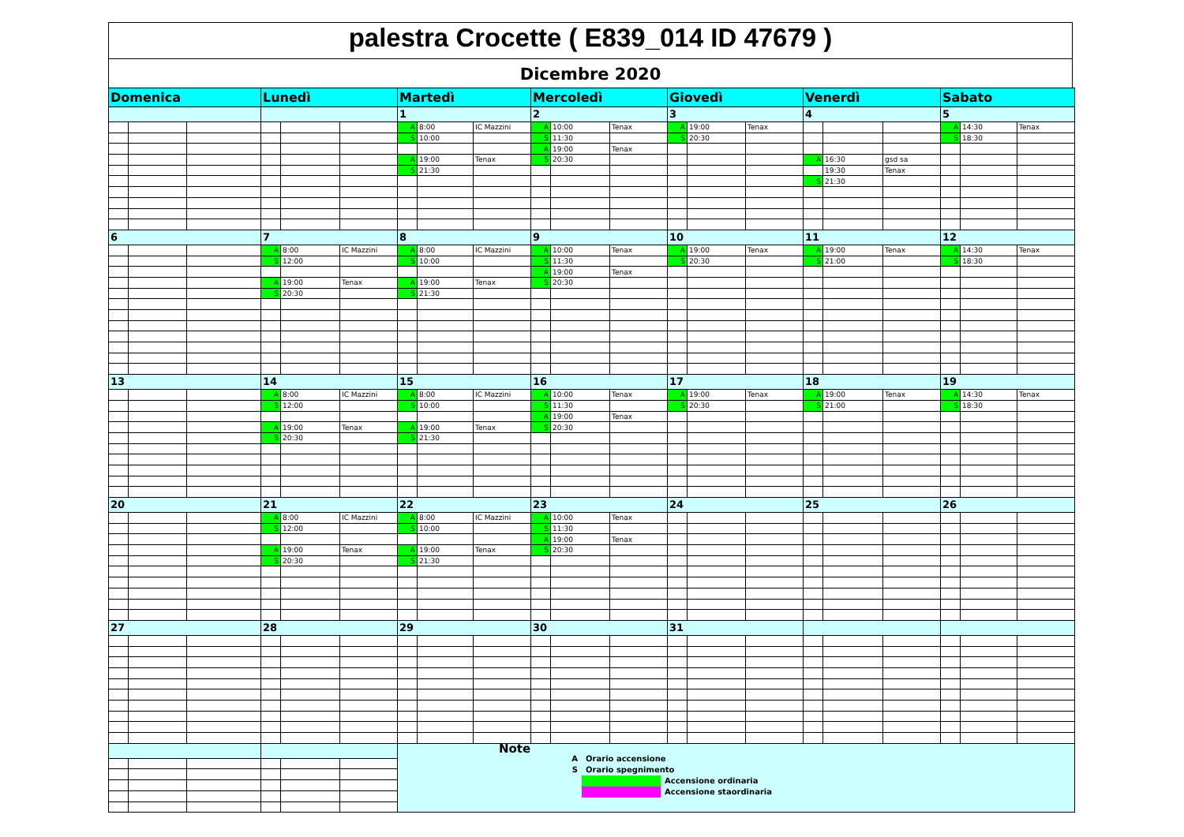palestra Crocette ( E839_014 ID 47679 )
Dicembre 2020
| Domenica | | | Lunedì | | | Martedì | | | Mercoledì | | | Giovedì | | | Venerdì | | | Sabato | | |
| --- | --- | --- | --- | --- | --- | --- | --- | --- | --- | --- | --- | --- | --- | --- | --- | --- | --- | --- | --- | --- |
| | | | | | | 1 | | | 2 | | | 3 | | | 4 | | | 5 | | |
| | | | | | | A | 8:00 | IC Mazzini | A | 10:00 | Tenax | A | 19:00 | Tenax | | | | A | 14:30 | Tenax |
| | | | | | | S | 10:00 | | S | 11:30 | | S | 20:30 | | | | | S | 18:30 | |
| | | | | | | | | | A | 19:00 | Tenax | | | | | | | | | |
| | | | | | | A | 19:00 | Tenax | S | 20:30 | | | | | A | 16:30 | gsd sa | | | |
| | | | | | | S | 21:30 | | | | | | | | | 19:30 | Tenax | | | |
| | | | | | | | | | | | | | | | S | 21:30 | | | | |
| 6 | | | 7 | | | 8 | | | 9 | | | 10 | | | 11 | | | 12 | | |
| | | | A | 8:00 | IC Mazzini | A | 8:00 | IC Mazzini | A | 10:00 | Tenax | A | 19:00 | Tenax | A | 19:00 | Tenax | A | 14:30 | Tenax |
| | | | S | 12:00 | | S | 10:00 | | S | 11:30 | | S | 20:30 | | S | 21:00 | | S | 18:30 | |
| | | | | | | | | | A | 19:00 | Tenax | | | | | | | | | |
| | | | A | 19:00 | Tenax | A | 19:00 | Tenax | S | 20:30 | | | | | | | | | | |
| | | | S | 20:30 | | S | 21:30 | | | | | | | | | | | | | |
| 13 | | | 14 | | | 15 | | | 16 | | | 17 | | | 18 | | | 19 | | |
| | | | A | 8:00 | IC Mazzini | A | 8:00 | IC Mazzini | A | 10:00 | Tenax | A | 19:00 | Tenax | A | 19:00 | Tenax | A | 14:30 | Tenax |
| | | | S | 12:00 | | S | 10:00 | | S | 11:30 | | S | 20:30 | | S | 21:00 | | S | 18:30 | |
| | | | | | | | | | A | 19:00 | Tenax | | | | | | | | | |
| | | | A | 19:00 | Tenax | A | 19:00 | Tenax | S | 20:30 | | | | | | | | | | |
| | | | S | 20:30 | | S | 21:30 | | | | | | | | | | | | | |
| 20 | | | 21 | | | 22 | | | 23 | | | 24 | | | 25 | | | 26 | | |
| | | | A | 8:00 | IC Mazzini | A | 8:00 | IC Mazzini | A | 10:00 | Tenax | | | | | | | | | |
| | | | S | 12:00 | | S | 10:00 | | S | 11:30 | | | | | | | | | | |
| | | | | | | | | | A | 19:00 | Tenax | | | | | | | | | |
| | | | A | 19:00 | Tenax | A | 19:00 | Tenax | S | 20:30 | | | | | | | | | | |
| | | | S | 20:30 | | S | 21:30 | | | | | | | | | | | | | |
| 27 | | | 28 | | | 29 | | | 30 | | | 31 | | | | | | | | |
| | | | | | | Note A Orario accensione S Orario spegnimento Accensione ordinaria Accensione staordinaria | | | | | | | | | | | | | | |